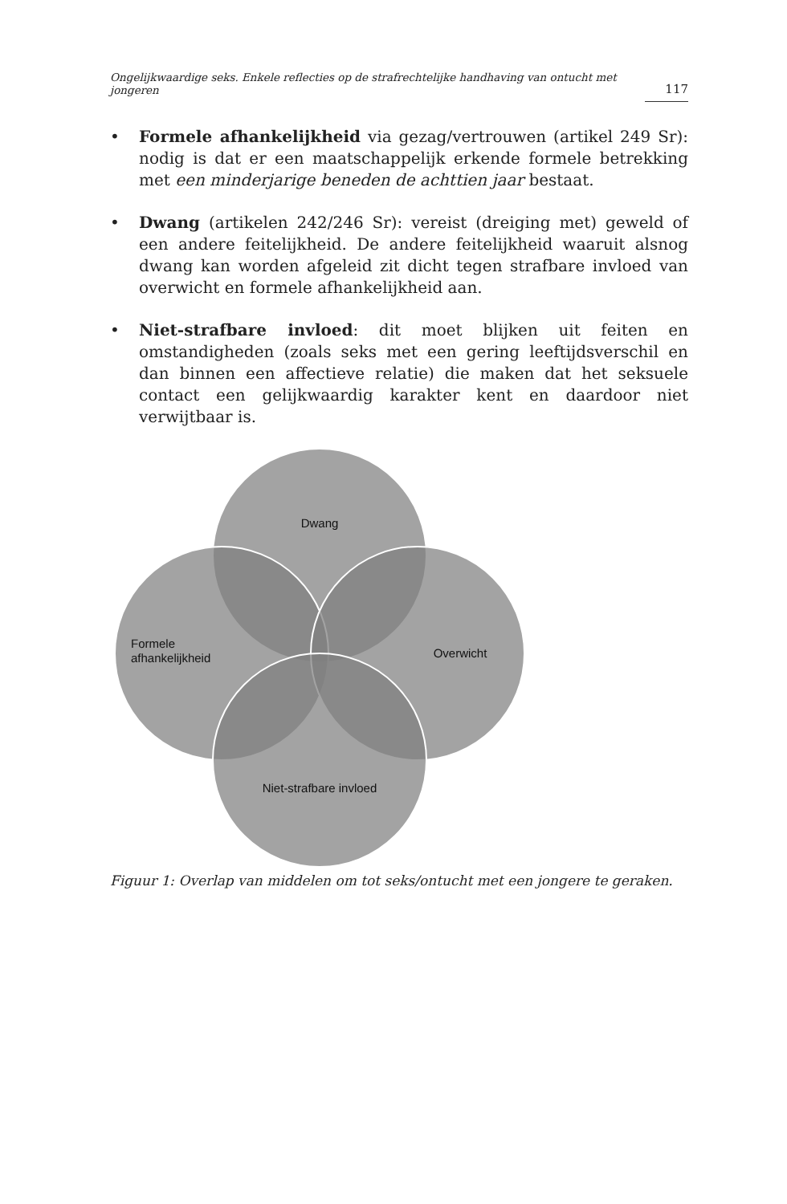Ongelijkwaardige seks. Enkele reflecties op de strafrechtelijke handhaving van ontucht met jongeren 117
• Formele afhankelijkheid via gezag/vertrouwen (artikel 249 Sr): nodig is dat er een maatschappelijk erkende formele betrekking met een minderjarige beneden de achttien jaar bestaat.
• Dwang (artikelen 242/246 Sr): vereist (dreiging met) geweld of een andere feitelijkheid. De andere feitelijkheid waaruit alsnog dwang kan worden afgeleid zit dicht tegen strafbare invloed van overwicht en formele afhankelijkheid aan.
• Niet-strafbare invloed: dit moet blijken uit feiten en omstandigheden (zoals seks met een gering leeftijdsverschil en dan binnen een affectieve relatie) die maken dat het seksuele contact een gelijkwaardig karakter kent en daardoor niet verwijtbaar is.
Dwang
Formele
afhankelijkheid
Overwicht
Niet-strafbare invloed
Figuur 1: Overlap van middelen om tot seks/ontucht met een jongere te geraken.